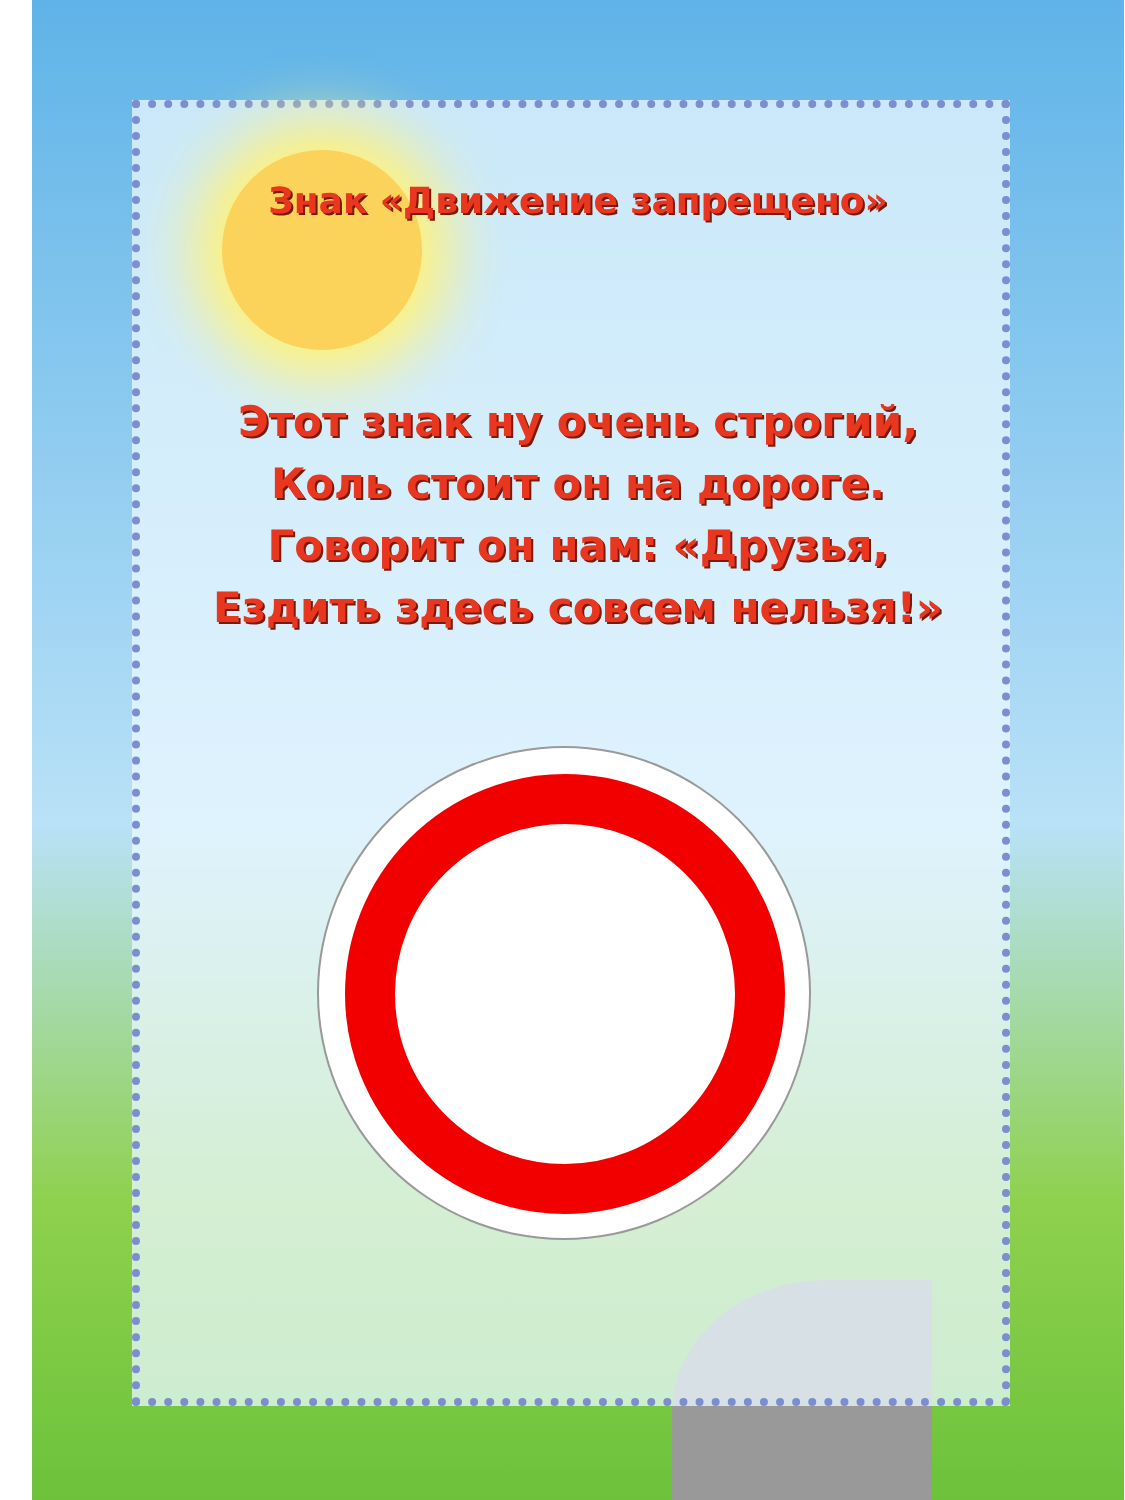Знак «Движение запрещено»
Этот знак ну очень строгий,
Коль стоит он на дороге.
Говорит он нам: «Друзья,
Ездить здесь совсем нельзя!»